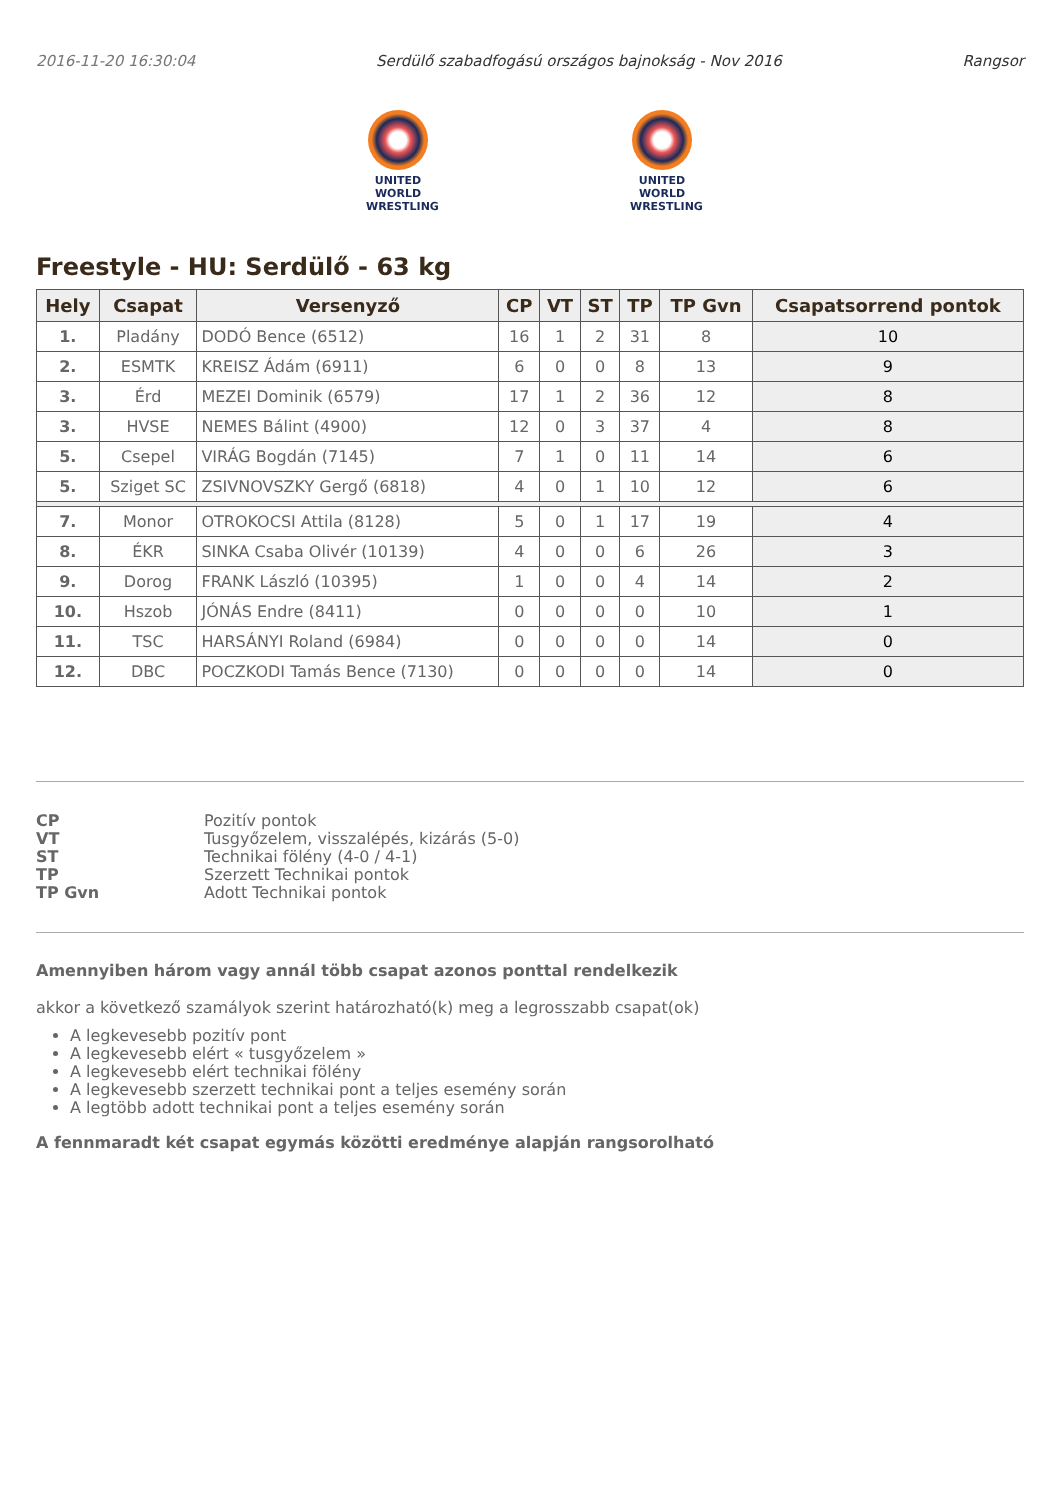2016-11-20 16:30:04 Serdülő szabadfogású országos bajnokság - Nov 2016 Rangsor
UNITED WORLD
WRESTLING
UNITED WORLD
WRESTLING
Freestyle - HU: Serdülő - 63 kg
| Hely | Csapat | Versenyző | CP | VT | ST | TP | TP Gvn | Csapatsorrend pontok |
| --- | --- | --- | --- | --- | --- | --- | --- | --- |
| 1. | Pladány | DODÓ Bence (6512) | 16 | 1 | 2 | 31 | 8 | 10 |
| 2. | ESMTK | KREISZ Ádám (6911) | 6 | 0 | 0 | 8 | 13 | 9 |
| 3. | Érd | MEZEI Dominik (6579) | 17 | 1 | 2 | 36 | 12 | 8 |
| 3. | HVSE | NEMES Bálint (4900) | 12 | 0 | 3 | 37 | 4 | 8 |
| 5. | Csepel | VIRÁG Bogdán (7145) | 7 | 1 | 0 | 11 | 14 | 6 |
| 5. | Sziget SC | ZSIVNOVSZKY Gergő (6818) | 4 | 0 | 1 | 10 | 12 | 6 |
| 7. | Monor | OTROKOCSI Attila (8128) | 5 | 0 | 1 | 17 | 19 | 4 |
| 8. | ÉKR | SINKA Csaba Olivér (10139) | 4 | 0 | 0 | 6 | 26 | 3 |
| 9. | Dorog | FRANK László (10395) | 1 | 0 | 0 | 4 | 14 | 2 |
| 10. | Hszob | JÓNÁS Endre (8411) | 0 | 0 | 0 | 0 | 10 | 1 |
| 11. | TSC | HARSÁNYI Roland (6984) | 0 | 0 | 0 | 0 | 14 | 0 |
| 12. | DBC | POCZKODI Tamás Bence (7130) | 0 | 0 | 0 | 0 | 14 | 0 |
CP Pozitív pontok VT Tusgyőzelem, visszalépés, kizárás (5-0) ST Technikai fölény (4-0 / 4-1) TP Szerzett Technikai pontok TP Gvn Adott Technikai pontok
Amennyiben három vagy annál több csapat azonos ponttal rendelkezik
akkor a következő szamályok szerint határozható(k) meg a legrosszabb csapat(ok)
A legkevesebb pozitív pont
A legkevesebb elért « tusgyőzelem »
A legkevesebb elért technikai fölény
A legkevesebb szerzett technikai pont a teljes esemény során
A legtöbb adott technikai pont a teljes esemény során
A fennmaradt két csapat egymás közötti eredménye alapján rangsorolható